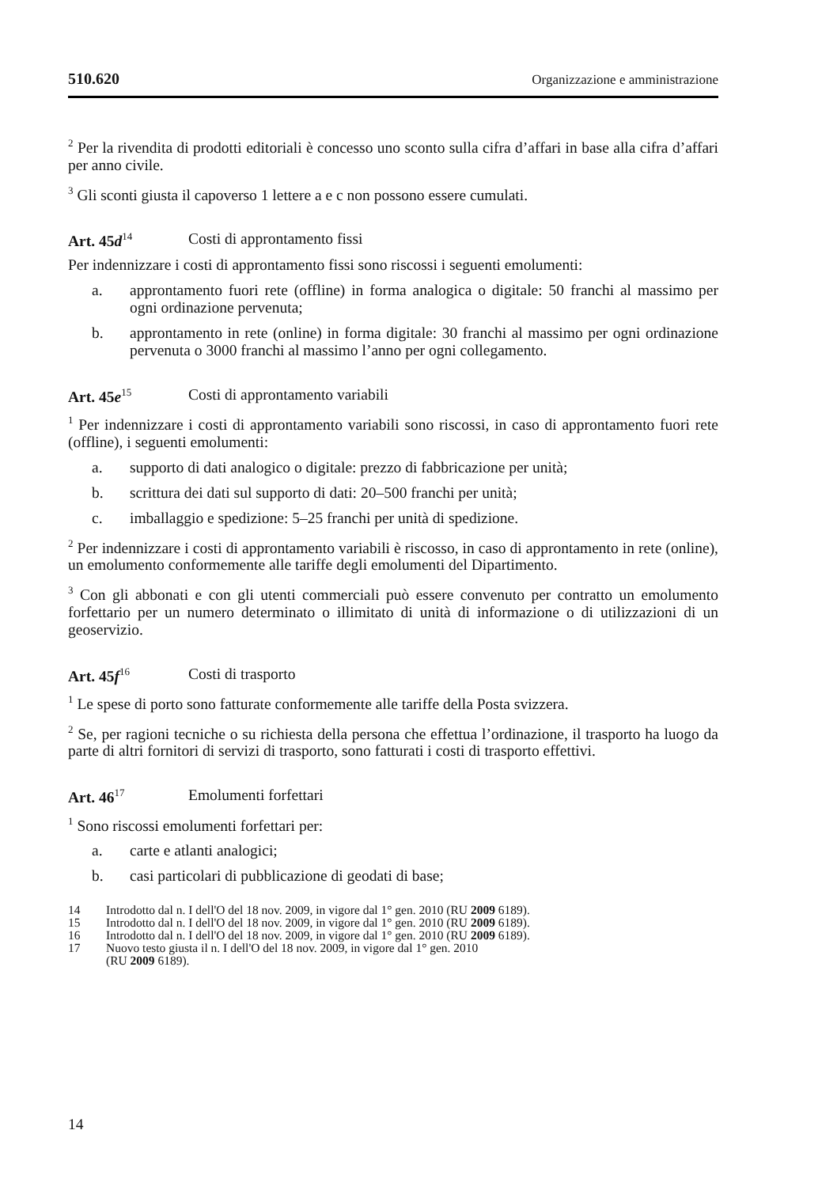510.620 Organizzazione e amministrazione
<sup>2</sup> Per la rivendita di prodotti editoriali è concesso uno sconto sulla cifra d’affari in base alla cifra d’affari per anno civile.
<sup>3</sup> Gli sconti giusta il capoverso 1 lettere a e c non possono essere cumulati.
Art. 45d<sup>14</sup> Costi di approntamento fissi
Per indennizzare i costi di approntamento fissi sono riscossi i seguenti emolumenti:
a. approntamento fuori rete (offline) in forma analogica o digitale: 50 franchi al massimo per ogni ordinazione pervenuta;
b. approntamento in rete (online) in forma digitale: 30 franchi al massimo per ogni ordinazione pervenuta o 3000 franchi al massimo l’anno per ogni collegamento.
Art. 45e<sup>15</sup> Costi di approntamento variabili
<sup>1</sup> Per indennizzare i costi di approntamento variabili sono riscossi, in caso di approntamento fuori rete (offline), i seguenti emolumenti:
a. supporto di dati analogico o digitale: prezzo di fabbricazione per unità;
b. scrittura dei dati sul supporto di dati: 20–500 franchi per unità;
c. imballaggio e spedizione: 5–25 franchi per unità di spedizione.
<sup>2</sup> Per indennizzare i costi di approntamento variabili è riscosso, in caso di approntamento in rete (online), un emolumento conformemente alle tariffe degli emolumenti del Dipartimento.
<sup>3</sup> Con gli abbonati e con gli utenti commerciali può essere convenuto per contratto un emolumento forfettario per un numero determinato o illimitato di unità di informazione o di utilizzazioni di un geoservizio.
Art. 45f<sup>16</sup> Costi di trasporto
<sup>1</sup> Le spese di porto sono fatturate conformemente alle tariffe della Posta svizzera.
<sup>2</sup> Se, per ragioni tecniche o su richiesta della persona che effettua l’ordinazione, il trasporto ha luogo da parte di altri fornitori di servizi di trasporto, sono fatturati i costi di trasporto effettivi.
Art. 46<sup>17</sup> Emolumenti forfettari
<sup>1</sup> Sono riscossi emolumenti forfettari per:
a. carte e atlanti analogici;
b. casi particolari di pubblicazione di geodati di base;
14 Introdotto dal n. I dell'O del 18 nov. 2009, in vigore dal 1° gen. 2010 (RU 2009 6189).
15 Introdotto dal n. I dell'O del 18 nov. 2009, in vigore dal 1° gen. 2010 (RU 2009 6189).
16 Introdotto dal n. I dell'O del 18 nov. 2009, in vigore dal 1° gen. 2010 (RU 2009 6189).
17 Nuovo testo giusta il n. I dell'O del 18 nov. 2009, in vigore dal 1° gen. 2010
(RU 2009 6189).
14